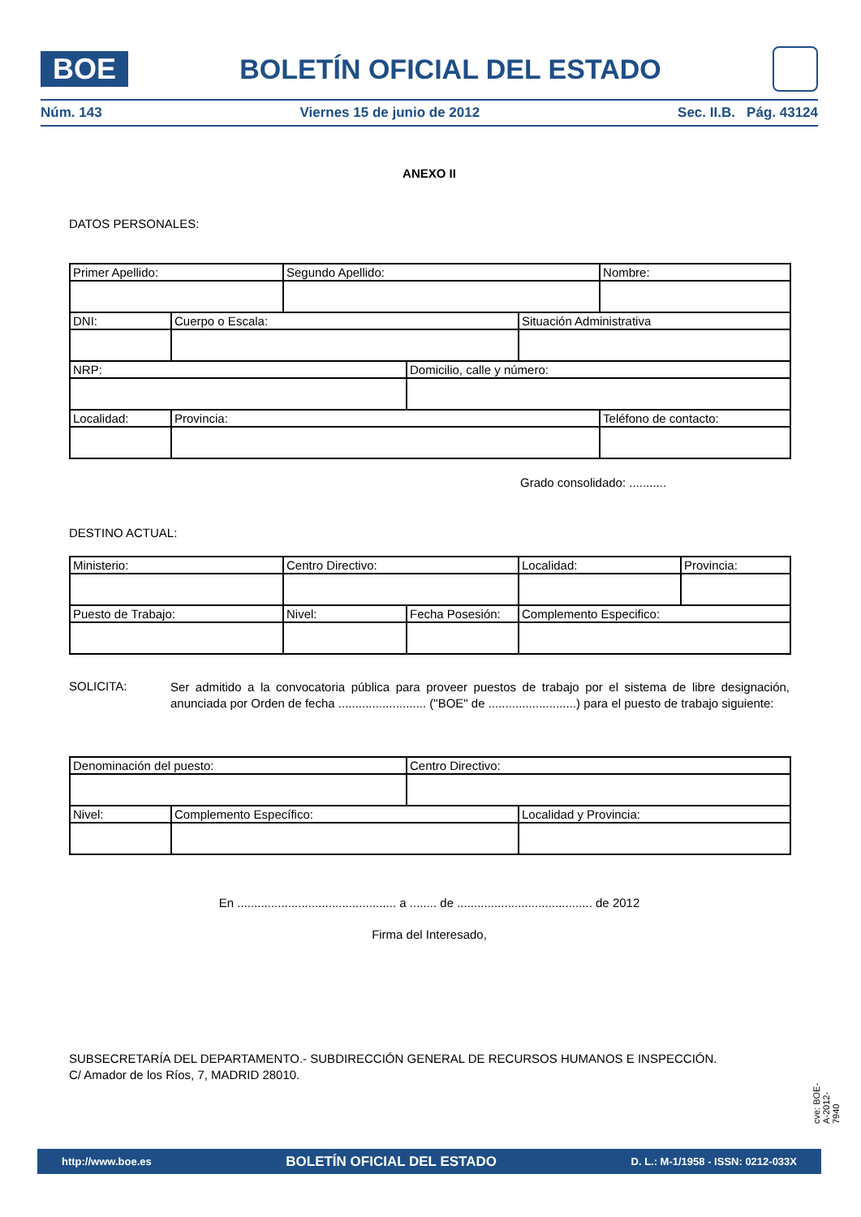BOE
BOLETÍN OFICIAL DEL ESTADO
Núm. 143 Viernes 15 de junio de 2012 Sec. II.B. Pág. 43124
ANEXO II
DATOS PERSONALES:
| Primer Apellido: | | Segundo Apellido: | | | Nombre: |
| DNI: | Cuerpo o Escala: | | | Situación Administrativa | |
| NRP: | | | Domicilio, calle y número: | | |
| Localidad: | Provincia: | | | | Teléfono de contacto: |
Grado consolidado: ...........
DESTINO ACTUAL:
| Ministerio: | Centro Directivo: | | Localidad: | Provincia: |
| Puesto de Trabajo: | Nivel: | Fecha Posesión: | Complemento Especifico: | |
SOLICITA:
Ser admitido a la convocatoria pública para proveer puestos de trabajo por el sistema de libre designación, anunciada por Orden de fecha .......................... ("BOE" de ..........................) para el puesto de trabajo siguiente:
| Denominación del puesto: | | Centro Directivo: | |
| Nivel: | Complemento Específico: | | Localidad y Provincia: |
En ............................................... a ........ de ........................................ de 2012
Firma del Interesado,
SUBSECRETARÍA DEL DEPARTAMENTO.- SUBDIRECCIÓN GENERAL DE RECURSOS HUMANOS E INSPECCIÓN.
C/ Amador de los Ríos, 7, MADRID 28010.
cve: BOE-A-2012-7940
http://www.boe.es BOLETÍN OFICIAL DEL ESTADO D. L.: M-1/1958 - ISSN: 0212-033X